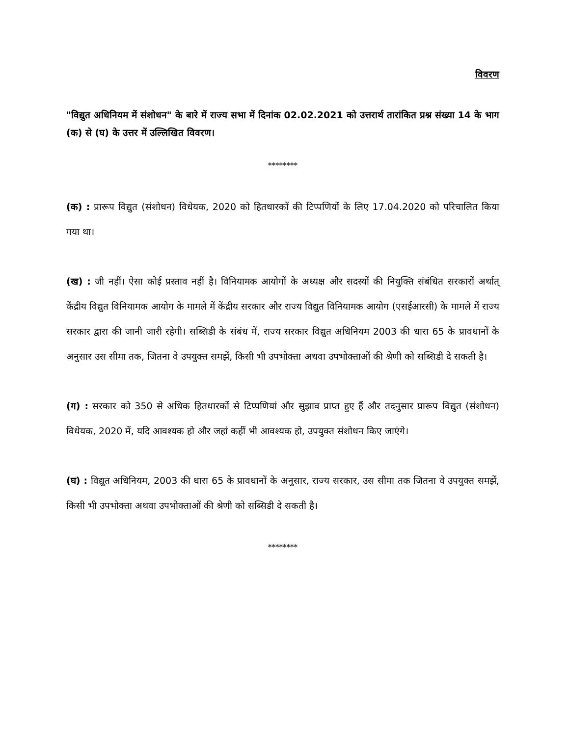विवरण
"विद्युत अधिनियम में संशोधन" के बारे में राज्य सभा में दिनांक 02.02.2021 को उत्तरार्थ तारांकित प्रश्न संख्या 14 के भाग (क) से (घ) के उत्तर में उल्लिखित विवरण।
********
(क) : प्रारूप विद्युत (संशोधन) विधेयक, 2020 को हितधारकों की टिप्पणियों के लिए 17.04.2020 को परिचालित किया गया था।
(ख) : जी नहीं। ऐसा कोई प्रस्ताव नहीं है। विनियामक आयोगों के अध्यक्ष और सदस्यों की नियुक्ति संबंधित सरकारों अर्थात् केंद्रीय विद्युत विनियामक आयोग के मामले में केंद्रीय सरकार और राज्य विद्युत विनियामक आयोग (एसईआरसी) के मामले में राज्य सरकार द्वारा की जानी जारी रहेगी। सब्सिडी के संबंध में, राज्य सरकार विद्युत अधिनियम 2003 की धारा 65 के प्रावधानों के अनुसार उस सीमा तक, जितना वे उपयुक्त समझें, किसी भी उपभोक्ता अथवा उपभोक्ताओं की श्रेणी को सब्सिडी दे सकती है।
(ग) : सरकार को 350 से अधिक हितधारकों से टिप्पणियां और सुझाव प्राप्त हुए हैं और तदनुसार प्रारूप विद्युत (संशोधन) विधेयक, 2020 में, यदि आवश्यक हो और जहां कहीं भी आवश्यक हो, उपयुक्त संशोधन किए जाएंगे।
(घ) : विद्युत अधिनियम, 2003 की धारा 65 के प्रावधानों के अनुसार, राज्य सरकार, उस सीमा तक जितना वे उपयुक्त समझें, किसी भी उपभोक्ता अथवा उपभोक्ताओं की श्रेणी को सब्सिडी दे सकती है।
********